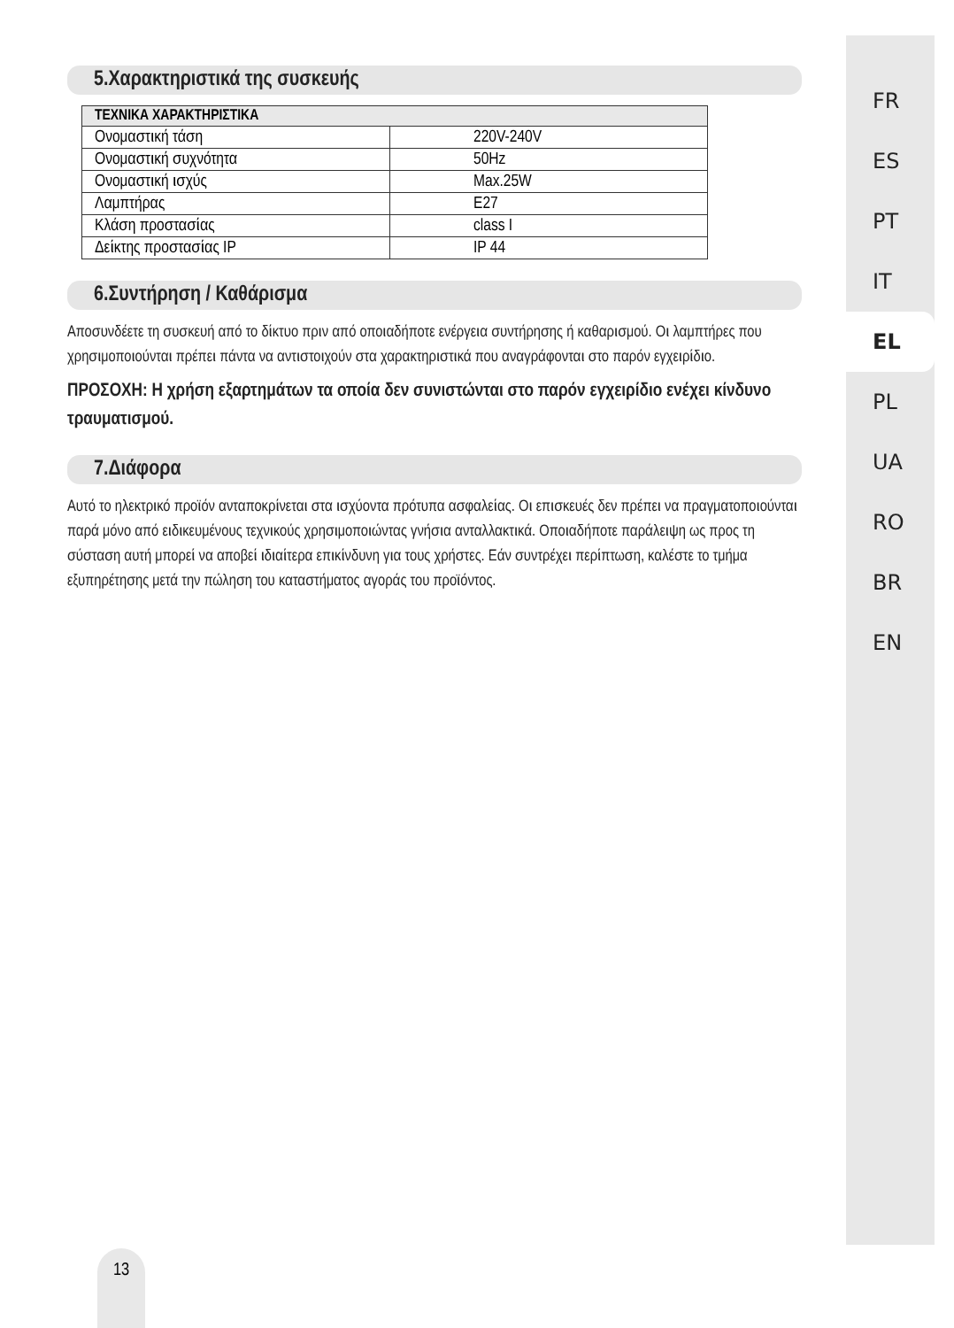5.Χαρακτηριστικά της συσκευής
| ΤΕΧΝΙΚΑ ΧΑΡΑΚΤΗΡΙΣΤΙΚΑ | |
| --- | --- |
| Ονομαστική τάση | 220V-240V |
| Ονομαστική συχνότητα | 50Hz |
| Ονομαστική ισχύς | Max.25W |
| Λαμπτήρας | E27 |
| Κλάση προστασίας | class I |
| Δείκτης προστασίας IP | IP 44 |
6.Συντήρηση / Καθάρισμα
Αποσυνδέετε τη συσκευή από το δίκτυο πριν από οποιαδήποτε ενέργεια συντήρησης ή καθαρισμού. Οι λαμπτήρες που χρησιμοποιούνται πρέπει πάντα να αντιστοιχούν στα χαρακτηριστικά που αναγράφονται στο παρόν εγχειρίδιο.
ΠΡΟΣΟΧΗ: Η χρήση εξαρτημάτων τα οποία δεν συνιστώνται στο παρόν εγχειρίδιο ενέχει κίνδυνο τραυματισμού.
7.Διάφορα
Αυτό το ηλεκτρικό προϊόν ανταποκρίνεται στα ισχύοντα πρότυπα ασφαλείας. Οι επισκευές δεν πρέπει να πραγματοποιούνται παρά μόνο από ειδικευμένους τεχνικούς χρησιμοποιώντας γνήσια ανταλλακτικά. Οποιαδήποτε παράλειψη ως προς τη σύσταση αυτή μπορεί να αποβεί ιδιαίτερα επικίνδυνη για τους χρήστες. Εάν συντρέχει περίπτωση, καλέστε το τμήμα εξυπηρέτησης μετά την πώληση του καταστήματος αγοράς του προϊόντος.
FR
ES
PT
IT
EL
PL
UA
RO
BR
EN
13